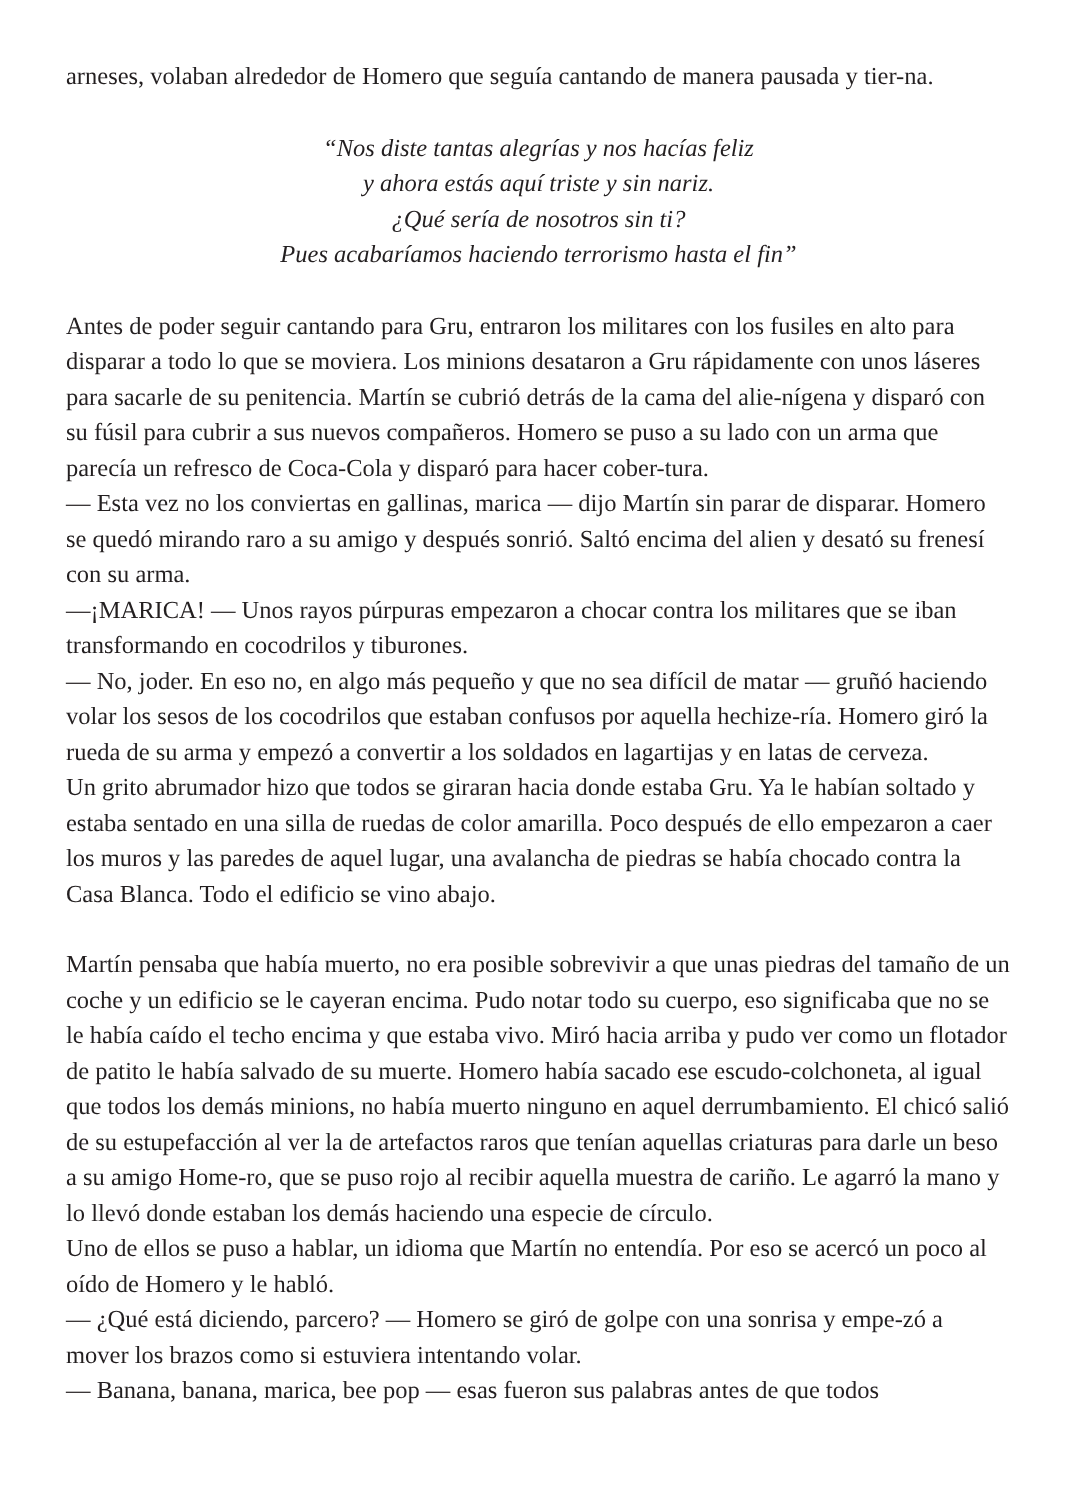arneses, volaban alrededor de Homero que seguía cantando de manera pausada y tier-na.
“Nos diste tantas alegrías y nos hacías feliz
y ahora estás aquí triste y sin nariz.
¿Qué sería de nosotros sin ti?
Pues acabaríamos haciendo terrorismo hasta el fin”
Antes de poder seguir cantando para Gru, entraron los militares con los fusiles en alto para disparar a todo lo que se moviera. Los minions desataron a Gru rápidamente con unos láseres para sacarle de su penitencia. Martín se cubrió detrás de la cama del alie-nígena y disparó con su fúsil para cubrir a sus nuevos compañeros. Homero se puso a su lado con un arma que parecía un refresco de Coca-Cola y disparó para hacer cober-tura.
— Esta vez no los conviertas en gallinas, marica — dijo Martín sin parar de disparar. Homero se quedó mirando raro a su amigo y después sonrió. Saltó encima del alien y desató su frenesí con su arma.
—¡MARICA! — Unos rayos púrpuras empezaron a chocar contra los militares que se iban transformando en cocodrilos y tiburones.
— No, joder. En eso no, en algo más pequeño y que no sea difícil de matar — gruñó haciendo volar los sesos de los cocodrilos que estaban confusos por aquella hechize-ría. Homero giró la rueda de su arma y empezó a convertir a los soldados en lagartijas y en latas de cerveza.
Un grito abrumador hizo que todos se giraran hacia donde estaba Gru. Ya le habían soltado y estaba sentado en una silla de ruedas de color amarilla. Poco después de ello empezaron a caer los muros y las paredes de aquel lugar, una avalancha de piedras se había chocado contra la Casa Blanca. Todo el edificio se vino abajo.
Martín pensaba que había muerto, no era posible sobrevivir a que unas piedras del tamaño de un coche y un edificio se le cayeran encima. Pudo notar todo su cuerpo, eso significaba que no se le había caído el techo encima y que estaba vivo. Miró hacia arriba y pudo ver como un flotador de patito le había salvado de su muerte. Homero había sacado ese escudo-colchoneta, al igual que todos los demás minions, no había muerto ninguno en aquel derrumbamiento. El chicó salió de su estupefacción al ver la de artefactos raros que tenían aquellas criaturas para darle un beso a su amigo Home-ro, que se puso rojo al recibir aquella muestra de cariño. Le agarró la mano y lo llevó donde estaban los demás haciendo una especie de círculo.
Uno de ellos se puso a hablar, un idioma que Martín no entendía. Por eso se acercó un poco al oído de Homero y le habló.
— ¿Qué está diciendo, parcero? — Homero se giró de golpe con una sonrisa y empe-zó a mover los brazos como si estuviera intentando volar.
— Banana, banana, marica, bee pop — esas fueron sus palabras antes de que todos